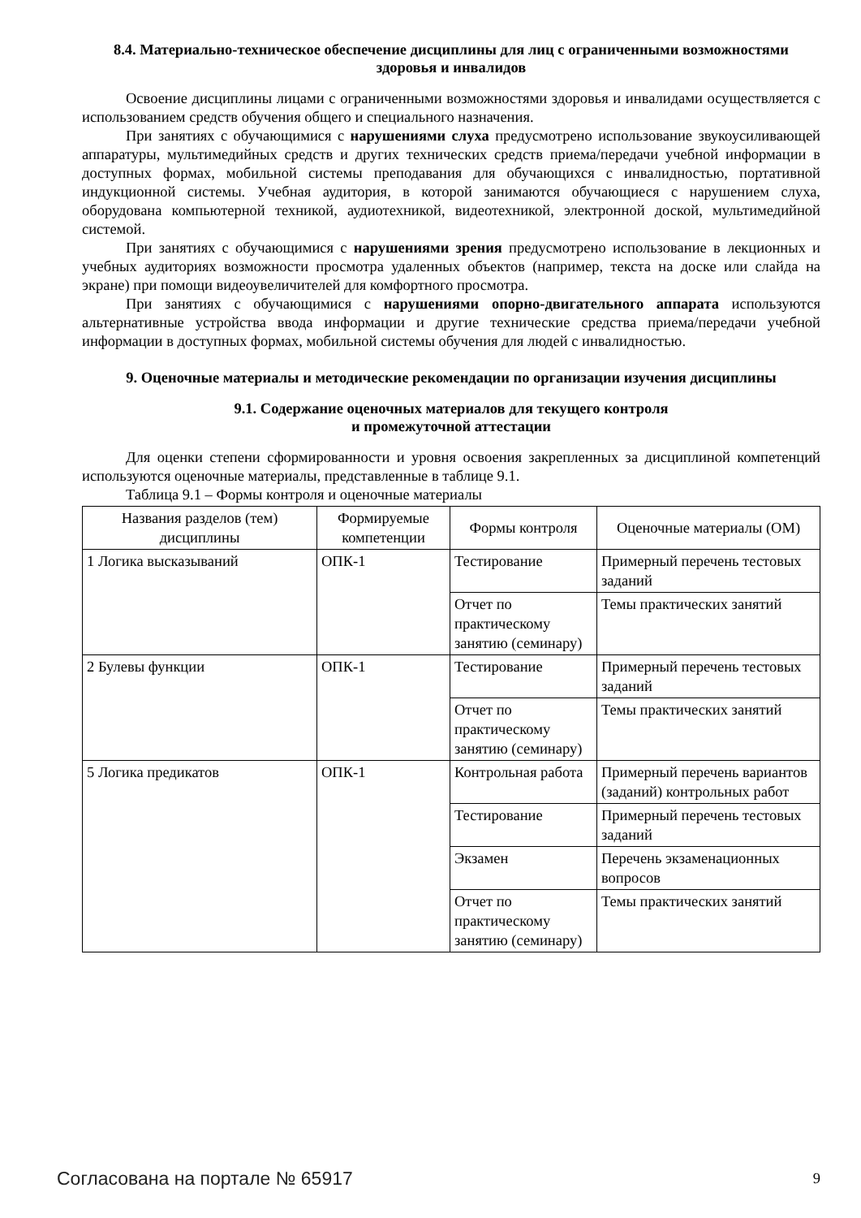8.4. Материально-техническое обеспечение дисциплины для лиц с ограниченными возможностями здоровья и инвалидов
Освоение дисциплины лицами с ограниченными возможностями здоровья и инвалидами осуществляется с использованием средств обучения общего и специального назначения.
При занятиях с обучающимися с нарушениями слуха предусмотрено использование звукоусиливающей аппаратуры, мультимедийных средств и других технических средств приема/передачи учебной информации в доступных формах, мобильной системы преподавания для обучающихся с инвалидностью, портативной индукционной системы. Учебная аудитория, в которой занимаются обучающиеся с нарушением слуха, оборудована компьютерной техникой, аудиотехникой, видеотехникой, электронной доской, мультимедийной системой.
При занятиях с обучающимися с нарушениями зрения предусмотрено использование в лекционных и учебных аудиториях возможности просмотра удаленных объектов (например, текста на доске или слайда на экране) при помощи видеоувеличителей для комфортного просмотра.
При занятиях с обучающимися с нарушениями опорно-двигательного аппарата используются альтернативные устройства ввода информации и другие технические средства приема/передачи учебной информации в доступных формах, мобильной системы обучения для людей с инвалидностью.
9. Оценочные материалы и методические рекомендации по организации изучения дисциплины
9.1. Содержание оценочных материалов для текущего контроля
и промежуточной аттестации
Для оценки степени сформированности и уровня освоения закрепленных за дисциплиной компетенций используются оценочные материалы, представленные в таблице 9.1.
Таблица 9.1 – Формы контроля и оценочные материалы
| Названия разделов (тем) дисциплины | Формируемые компетенции | Формы контроля | Оценочные материалы (ОМ) |
| --- | --- | --- | --- |
| 1 Логика высказываний | ОПК-1 | Тестирование | Примерный перечень тестовых заданий |
| | | Отчет по практическому занятию (семинару) | Темы практических занятий |
| 2 Булевы функции | ОПК-1 | Тестирование | Примерный перечень тестовых заданий |
| | | Отчет по практическому занятию (семинару) | Темы практических занятий |
| 5 Логика предикатов | ОПК-1 | Контрольная работа | Примерный перечень вариантов (заданий) контрольных работ |
| | | Тестирование | Примерный перечень тестовых заданий |
| | | Экзамен | Перечень экзаменационных вопросов |
| | | Отчет по практическому занятию (семинару) | Темы практических занятий |
Согласована на портале № 65917 9